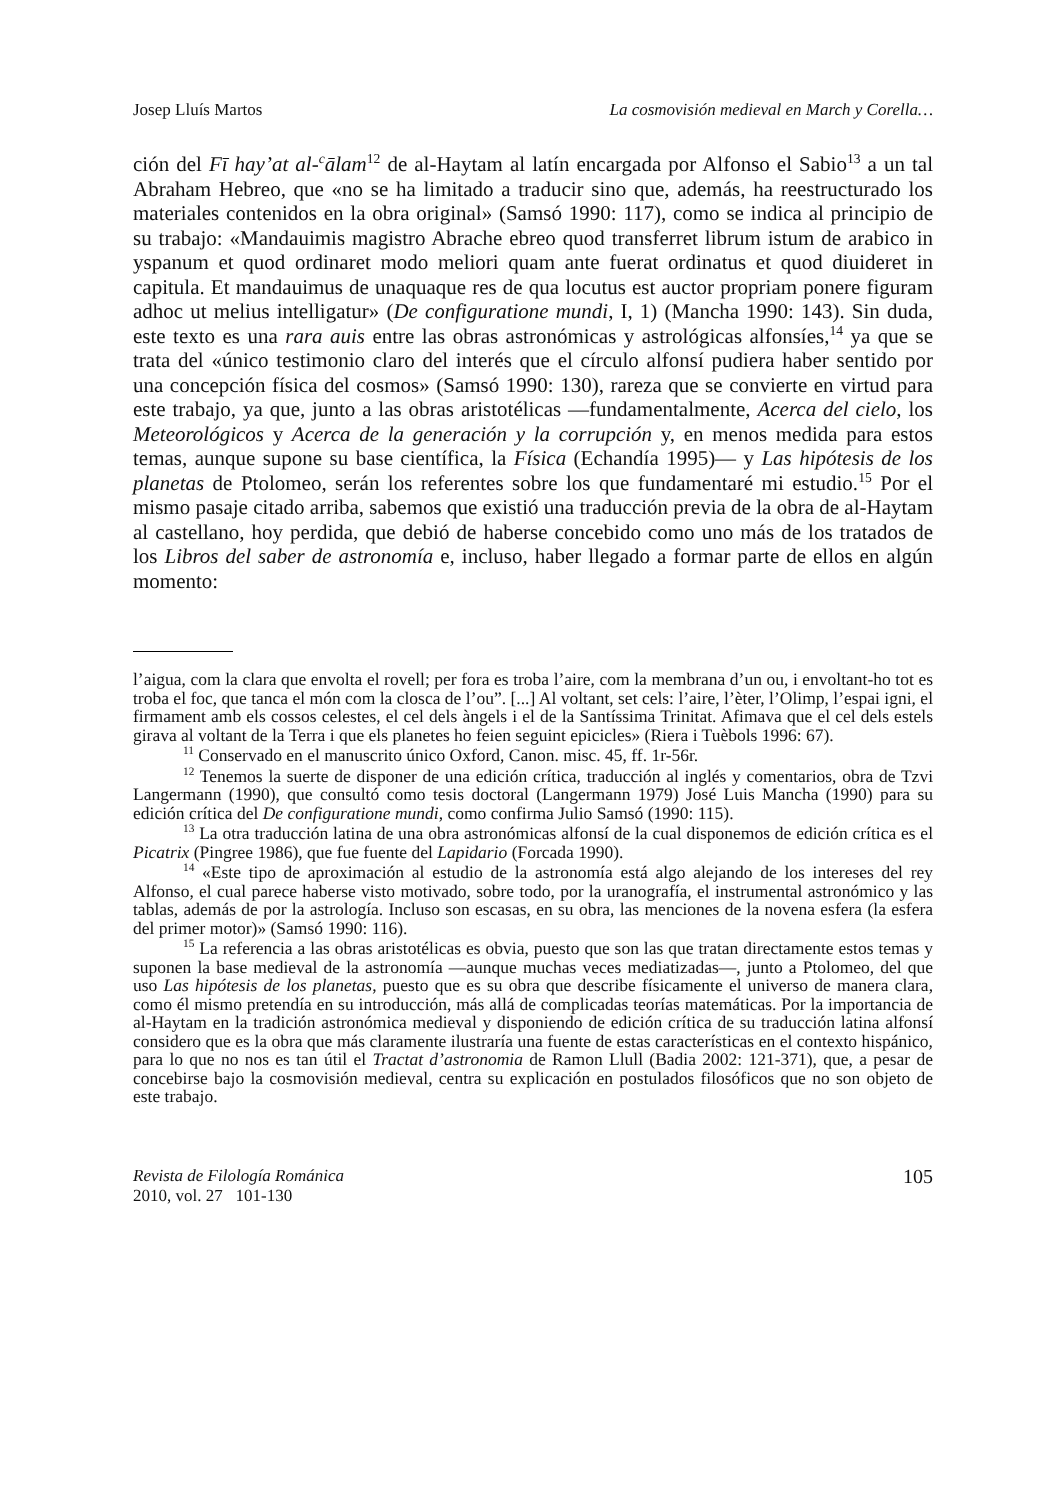Josep Lluís Martos La cosmovisión medieval en March y Corella…
ción del Fī hay’at al-<sup>c</sup>ālam<sup>12</sup> de al-Haytam al latín encargada por Alfonso el Sabio<sup>13</sup> a un tal Abraham Hebreo, que «no se ha limitado a traducir sino que, además, ha reestructurado los materiales contenidos en la obra original» (Samsó 1990: 117), como se indica al principio de su trabajo: «Mandauimis magistro Abrache ebreo quod transferret librum istum de arabico in yspanum et quod ordinaret modo meliori quam ante fuerat ordinatus et quod diuideret in capitula. Et mandauimus de unaquaque res de qua locutus est auctor propriam ponere figuram adhoc ut melius intelligatur» (De configuratione mundi, I, 1) (Mancha 1990: 143). Sin duda, este texto es una rara auis entre las obras astronómicas y astrológicas alfonsíes,<sup>14</sup> ya que se trata del «único testimonio claro del interés que el círculo alfonsí pudiera haber sentido por una concepción física del cosmos» (Samsó 1990: 130), rareza que se convierte en virtud para este trabajo, ya que, junto a las obras aristotélicas —fundamentalmente, Acerca del cielo, los Meteorológicos y Acerca de la generación y la corrupción y, en menos medida para estos temas, aunque supone su base científica, la Física (Echandía 1995)— y Las hipótesis de los planetas de Ptolomeo, serán los referentes sobre los que fundamentaré mi estudio.<sup>15</sup> Por el mismo pasaje citado arriba, sabemos que existió una traducción previa de la obra de al-Haytam al castellano, hoy perdida, que debió de haberse concebido como uno más de los tratados de los Libros del saber de astronomía e, incluso, haber llegado a formar parte de ellos en algún momento:
l’aigua, com la clara que envolta el rovell; per fora es troba l’aire, com la membrana d’un ou, i envoltant-ho tot es troba el foc, que tanca el món com la closca de l’ou”. [...] Al voltant, set cels: l’aire, l’èter, l’Olimp, l’espai igni, el firmament amb els cossos celestes, el cel dels àngels i el de la Santíssima Trinitat. Afimava que el cel dels estels girava al voltant de la Terra i que els planetes ho feien seguint epicicles» (Riera i Tuèbols 1996: 67).
<sup>11</sup> Conservado en el manuscrito único Oxford, Canon. misc. 45, ff. 1r-56r.
<sup>12</sup> Tenemos la suerte de disponer de una edición crítica, traducción al inglés y comentarios, obra de Tzvi Langermann (1990), que consultó como tesis doctoral (Langermann 1979) José Luis Mancha (1990) para su edición crítica del De configuratione mundi, como confirma Julio Samsó (1990: 115).
<sup>13</sup> La otra traducción latina de una obra astronómicas alfonsí de la cual disponemos de edición crítica es el Picatrix (Pingree 1986), que fue fuente del Lapidario (Forcada 1990).
<sup>14</sup> «Este tipo de aproximación al estudio de la astronomía está algo alejando de los intereses del rey Alfonso, el cual parece haberse visto motivado, sobre todo, por la uranografía, el instrumental astronómico y las tablas, además de por la astrología. Incluso son escasas, en su obra, las menciones de la novena esfera (la esfera del primer motor)» (Samsó 1990: 116).
<sup>15</sup> La referencia a las obras aristotélicas es obvia, puesto que son las que tratan directamente estos temas y suponen la base medieval de la astronomía —aunque muchas veces mediatizadas—, junto a Ptolomeo, del que uso Las hipótesis de los planetas, puesto que es su obra que describe físicamente el universo de manera clara, como él mismo pretendía en su introducción, más allá de complicadas teorías matemáticas. Por la importancia de al-Haytam en la tradición astronómica medieval y disponiendo de edición crítica de su traducción latina alfonsí considero que es la obra que más claramente ilustraría una fuente de estas características en el contexto hispánico, para lo que no nos es tan útil el Tractat d’astronomia de Ramon Llull (Badia 2002: 121-371), que, a pesar de concebirse bajo la cosmovisión medieval, centra su explicación en postulados filosóficos que no son objeto de este trabajo.
Revista de Filología Románica
2010, vol. 27 101-130
105